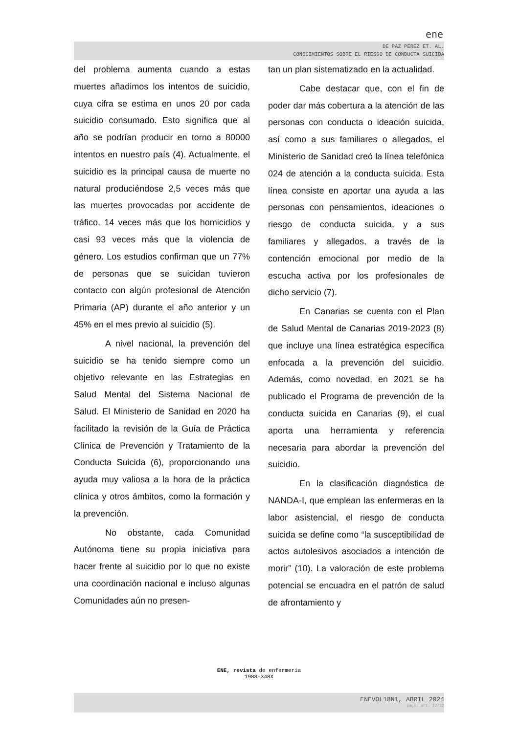ene
DE PAZ PÉREZ ET. AL.
CONOCIMIENTOS SOBRE EL RIESGO DE CONDUCTA SUICIDA
del problema aumenta cuando a estas muertes añadimos los intentos de suicidio, cuya cifra se estima en unos 20 por cada suicidio consumado. Esto significa que al año se podrían producir en torno a 80000 intentos en nuestro país (4). Actualmente, el suicidio es la principal causa de muerte no natural produciéndose 2,5 veces más que las muertes provocadas por accidente de tráfico, 14 veces más que los homicidios y casi 93 veces más que la violencia de género. Los estudios confirman que un 77% de personas que se suicidan tuvieron contacto con algún profesional de Atención Primaria (AP) durante el año anterior y un 45% en el mes previo al suicidio (5).
A nivel nacional, la prevención del suicidio se ha tenido siempre como un objetivo relevante en las Estrategias en Salud Mental del Sistema Nacional de Salud. El Ministerio de Sanidad en 2020 ha facilitado la revisión de la Guía de Práctica Clínica de Prevención y Tratamiento de la Conducta Suicida (6), proporcionando una ayuda muy valiosa a la hora de la práctica clínica y otros ámbitos, como la formación y la prevención.
No obstante, cada Comunidad Autónoma tiene su propia iniciativa para hacer frente al suicidio por lo que no existe una coordinación nacional e incluso algunas Comunidades aún no presen-
tan un plan sistematizado en la actualidad.
Cabe destacar que, con el fin de poder dar más cobertura a la atención de las personas con conducta o ideación suicida, así como a sus familiares o allegados, el Ministerio de Sanidad creó la línea telefónica 024 de atención a la conducta suicida. Esta línea consiste en aportar una ayuda a las personas con pensamientos, ideaciones o riesgo de conducta suicida, y a sus familiares y allegados, a través de la contención emocional por medio de la escucha activa por los profesionales de dicho servicio (7).
En Canarias se cuenta con el Plan de Salud Mental de Canarias 2019-2023 (8) que incluye una línea estratégica específica enfocada a la prevención del suicidio. Además, como novedad, en 2021 se ha publicado el Programa de prevención de la conducta suicida en Canarias (9), el cual aporta una herramienta y referencia necesaria para abordar la prevención del suicidio.
En la clasificación diagnóstica de NANDA-I, que emplean las enfermeras en la labor asistencial, el riesgo de conducta suicida se define como “la susceptibilidad de actos autolesivos asociados a intención de morir” (10). La valoración de este problema potencial se encuadra en el patrón de salud de afrontamiento y
ENE, revista de enfermería
1988-348X
ENEVOL18N1, ABRIL 2024
págs. art. 12/12